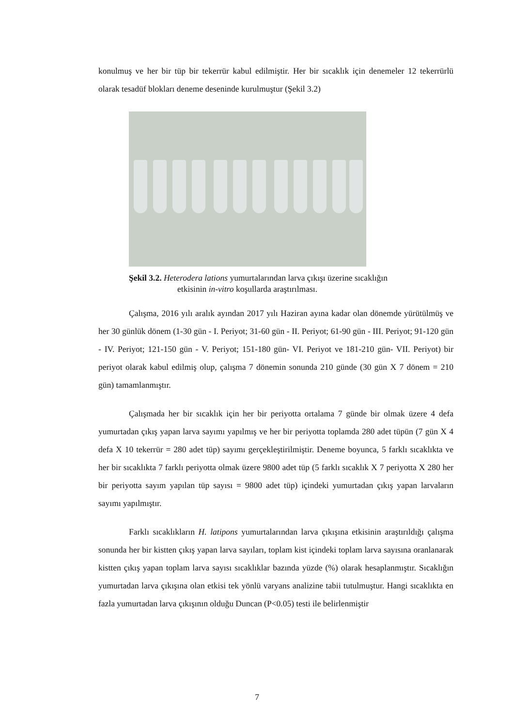konulmuş ve her bir tüp bir tekerrür kabul edilmiştir. Her bir sıcaklık için denemeler 12 tekerrürlü olarak tesadüf blokları deneme deseninde kurulmuştur (Şekil 3.2)
Şekil 3.2. Heterodera lations yumurtalarından larva çıkışı üzerine sıcaklığın
etkisinin in-vitro koşullarda araştırılması.
Çalışma, 2016 yılı aralık ayından 2017 yılı Haziran ayına kadar olan dönemde yürütülmüş ve her 30 günlük dönem (1-30 gün - I. Periyot; 31-60 gün - II. Periyot; 61-90 gün - III. Periyot; 91-120 gün - IV. Periyot; 121-150 gün - V. Periyot; 151-180 gün- VI. Periyot ve 181-210 gün- VII. Periyot) bir periyot olarak kabul edilmiş olup, çalışma 7 dönemin sonunda 210 günde (30 gün X 7 dönem = 210 gün) tamamlanmıştır.
Çalışmada her bir sıcaklık için her bir periyotta ortalama 7 günde bir olmak üzere 4 defa yumurtadan çıkış yapan larva sayımı yapılmış ve her bir periyotta toplamda 280 adet tüpün (7 gün X 4 defa X 10 tekerrür = 280 adet tüp) sayımı gerçekleştirilmiştir. Deneme boyunca, 5 farklı sıcaklıkta ve her bir sıcaklıkta 7 farklı periyotta olmak üzere 9800 adet tüp (5 farklı sıcaklık X 7 periyotta X 280 her bir periyotta sayım yapılan tüp sayısı = 9800 adet tüp) içindeki yumurtadan çıkış yapan larvaların sayımı yapılmıştır.
Farklı sıcaklıkların H. latipons yumurtalarından larva çıkışına etkisinin araştırıldığı çalışma sonunda her bir kistten çıkış yapan larva sayıları, toplam kist içindeki toplam larva sayısına oranlanarak kistten çıkış yapan toplam larva sayısı sıcaklıklar bazında yüzde (%) olarak hesaplanmıştır. Sıcaklığın yumurtadan larva çıkışına olan etkisi tek yönlü varyans analizine tabii tutulmuştur. Hangi sıcaklıkta en fazla yumurtadan larva çıkışının olduğu Duncan (P<0.05) testi ile belirlenmiştir
7